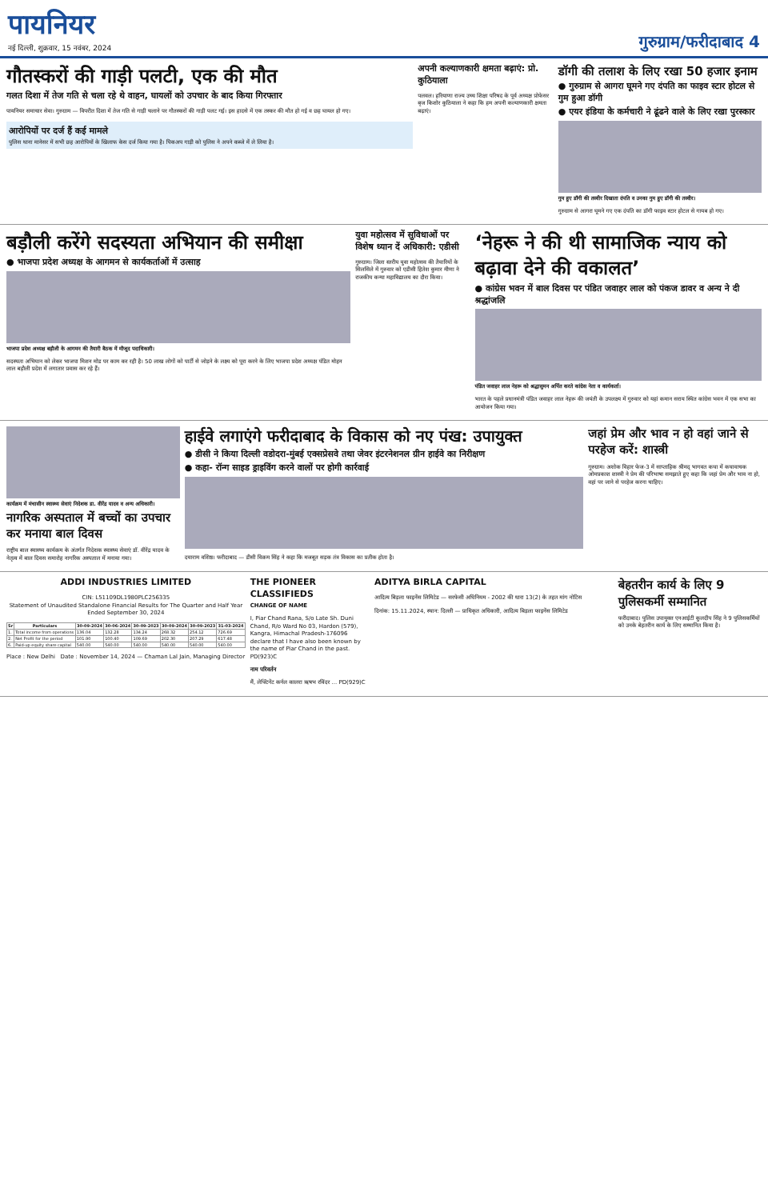पायनियर
नई दिल्ली, शुक्रवार, 15 नवंबर, 2024
गुरुग्राम/फरीदाबाद 4
गौतस्करों की गाड़ी पलटी, एक की मौत
गलत दिशा में तेज गति से चला रहे थे वाहन, घायलों को उपचार के बाद किया गिरफ्तार
पायनियर समाचार सेवा। गुरुग्राम — विपरीत दिशा में तेज गति से गाड़ी चलाने पर गौतस्करों की गाड़ी पलट गई। इस हादसे में एक तस्कर की मौत हो गई व छह घायल हो गए।
आरोपियों पर दर्ज हैं कई मामले
पुलिस थाना मानेसर में सभी छह आरोपियों के खिलाफ केस दर्ज किया गया है। पिकअप गाड़ी को पुलिस ने अपने कब्जे में ले लिया है।
अपनी कल्याणकारी क्षमता बढ़ाएं: प्रो. कुठियाला
पलवल। हरियाणा राज्य उच्च शिक्षा परिषद के पूर्व अध्यक्ष प्रोफेसर बृज किशोर कुठियाला ने कहा कि हम अपनी कल्याणकारी क्षमता बढ़ाएं।
डॉगी की तलाश के लिए रखा 50 हजार इनाम
● गुरुग्राम से आगरा घूमने गए दंपति का फाइव स्टार होटल से गुम हुआ डॉगी
● एयर इंडिया के कर्मचारी ने ढूंढने वाले के लिए रखा पुरस्कार
गुम हुए डॉगी की तस्वीर दिखाता दंपति व उनका गुम हुए डॉगी की तस्वीर।
गुरुग्राम से आगरा घूमने गए एक दंपति का डॉगी फाइव स्टार होटल से गायब हो गए।
बड़ौली करेंगे सदस्यता अभियान की समीक्षा
● भाजपा प्रदेश अध्यक्ष के आगमन से कार्यकर्ताओं में उत्साह
भाजपा प्रदेश अध्यक्ष बड़ौली के आगमन की तैयारी बैठक में मौजूद पदाधिकारी।
सदस्यता अभियान को लेकर भाजपा मिशन मोड पर काम कर रही है। 50 लाख लोगों को पार्टी से जोड़ने के लक्ष्य को पूरा करने के लिए भाजपा प्रदेश अध्यक्ष पंडित मोहन लाल बड़ौली प्रदेश में लगातार प्रवास कर रहे हैं।
युवा महोत्सव में सुविधाओं पर विशेष ध्यान दें अधिकारी: एडीसी
गुरुग्राम। जिला स्तरीय युवा महोत्सव की तैयारियों के सिलसिले में गुरुवार को एडीसी हितेश कुमार मीणा ने राजकीय कन्या महाविद्यालय का दौरा किया।
‘नेहरू ने की थी सामाजिक न्याय को बढ़ावा देने की वकालत’
● कांग्रेस भवन में बाल दिवस पर पंडित जवाहर लाल को पंकज डावर व अन्य ने दी श्रद्धांजलि
पंडित जवाहर लाल नेहरू को श्रद्धासुमन अर्पित करते कांग्रेस नेता व कार्यकर्ता।
भारत के पहले प्रधानमंत्री पंडित जवाहर लाल नेहरू की जयंती के उपलक्ष्य में गुरुवार को यहां कमान सराय स्थित कांग्रेस भवन में एक सभा का आयोजन किया गया।
कार्यक्रम में मंचासीन स्वास्थ्य सेवाएं निदेशक डा. वीरेंद्र यादव व अन्य अधिकारी।
नागरिक अस्पताल में बच्चों का उपचार कर मनाया बाल दिवस
राष्ट्रीय बाल स्वास्थ्य कार्यक्रम के अंतर्गत निदेशक स्वास्थ्य सेवाएं डॉ. वीरेंद्र यादव के नेतृत्व में बाल दिवस समारोह नागरिक अस्पताल में मनाया गया।
हाईवे लगाएंगे फरीदाबाद के विकास को नए पंख: उपायुक्त
● डीसी ने किया दिल्ली वडोदरा-मुंबई एक्सप्रेसवे तथा जेवर इंटरनेशनल ग्रीन हाईवे का निरीक्षण
● कहा- रॉन्ग साइड ड्राइविंग करने वालों पर होगी कार्रवाई
दयाराम वशिष्ठ। फरीदाबाद — डीसी विक्रम सिंह ने कहा कि मजबूत सड़क तंत्र विकास का प्रतीक होता है।
जहां प्रेम और भाव न हो वहां जाने से परहेज करें: शास्त्री
गुरुग्राम। अशोक विहार फेज-3 में साप्ताहिक श्रीमद् भागवत कथा में कथावाचक ओमप्रकाश शास्त्री ने प्रेम की परिभाषा समझाते हुए कहा कि जहां प्रेम और भाव ना हो, वहां पर जाने से परहेज करना चाहिए।
ADDI INDUSTRIES LIMITED
CIN: L51109DL1980PLC256335
Statement of Unaudited Standalone Financial Results for The Quarter and Half Year Ended September 30, 2024
| Sr | Particulars | 30-09-2024 | 30-06-2024 | 30-09-2023 | 30-09-2024 | 30-09-2023 | 31-03-2024 |
| --- | --- | --- | --- | --- | --- | --- | --- |
| 1. | Total income from operations | 136.04 | 132.28 | 134.24 | 268.32 | 254.12 | 726.69 |
| 2. | Net Profit for the period | 101.90 | 100.40 | 109.69 | 202.30 | 207.29 | 617.48 |
| 6. | Paid-up equity share capital | 540.00 | 540.00 | 540.00 | 540.00 | 540.00 | 540.00 |
Place : New Delhi Date : November 14, 2024 — Chaman Lal Jain, Managing Director
THE PIONEER CLASSIFIEDS
CHANGE OF NAME
I, Piar Chand Rana, S/o Late Sh. Duni Chand, R/o Ward No 03, Hardon (579), Kangra, Himachal Pradesh-176096 declare that I have also been known by the name of Piar Chand in the past. PD(923)C
नाम परिवर्तन
मैं, लेफ्टिनेंट कर्नल कालरा ऋषभ रविंदर ... PD(929)C
ADITYA BIRLA CAPITAL
आदित्य बिड़ला फाइनेंस लिमिटेड — सरफेसी अधिनियम - 2002 की धारा 13(2) के तहत मांग नोटिस
दिनांक: 15.11.2024, स्थान: दिल्ली — प्राधिकृत अधिकारी, आदित्य बिड़ला फाइनेंस लिमिटेड
बेहतरीन कार्य के लिए 9 पुलिसकर्मी सम्मानित
फरीदाबाद। पुलिस उपायुक्त एनआईटी कुलदीप सिंह ने 9 पुलिसकर्मियों को उनके बेहतरीन कार्य के लिए सम्मानित किया है।